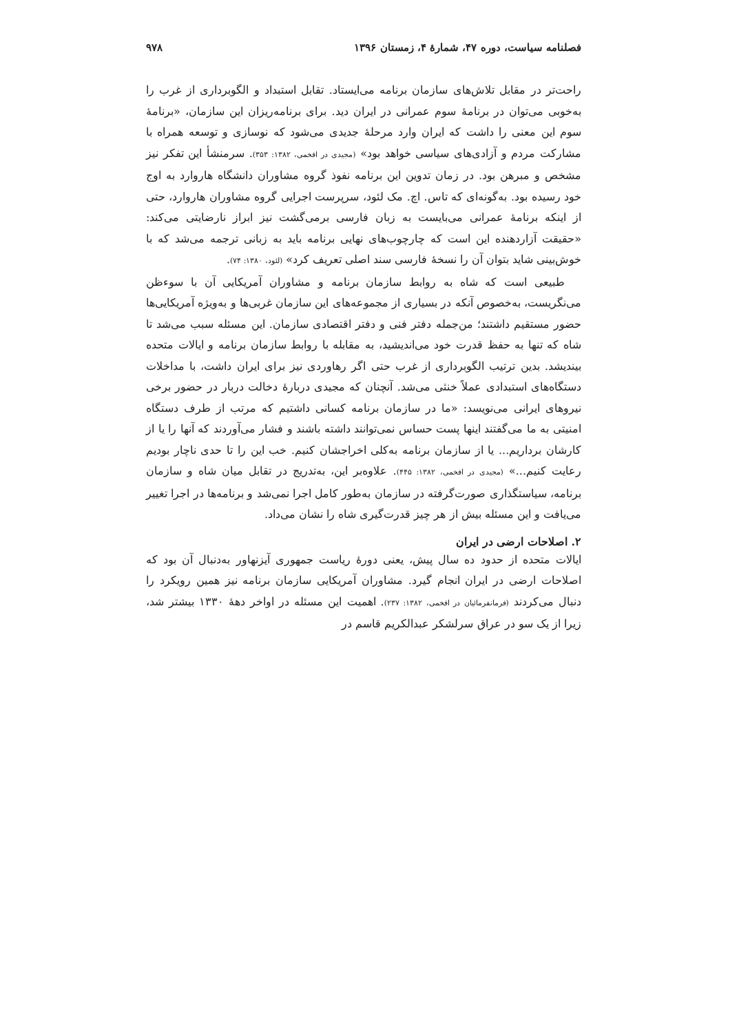فصلنامه سیاست، دوره ۴۷، شمارۀ ۴، زمستان ۱۳۹۶ ۹۷۸
راحت‌تر در مقابل تلاش‌های سازمان برنامه می‌ایستاد. تقابل استبداد و الگوبرداری از غرب را به‌خوبی می‌توان در برنامۀ سوم عمرانی در ایران دید. برای برنامه‌ریزان این سازمان، «برنامۀ سوم این معنی را داشت که ایران وارد مرحلۀ جدیدی می‌شود که نوسازی و توسعه همراه با مشارکت مردم و آزادی‌های سیاسی خواهد بود» (مجیدی در افخمی، ۱۳۸۲: ۳۵۳). سرمنشأ این تفکر نیز مشخص و مبرهن بود. در زمان تدوین این برنامه نفوذ گروه مشاوران دانشگاه هاروارد به اوج خود رسیده بود. به‌گونه‌ای که تاس. اچ. مک لئود، سرپرست اجرایی گروه مشاوران هاروارد، حتی از اینکه برنامۀ عمرانی می‌بایست به زبان فارسی برمی‌گشت نیز ابراز نارضایتی می‌کند: «حقیقت آزاردهنده این است که چارچوب‌های نهایی برنامه باید به زبانی ترجمه می‌شد که با خوش‌بینی شاید بتوان آن را نسخۀ فارسی سند اصلی تعریف کرد» (لئود، ۱۳۸۰: ۷۴).
طبیعی است که شاه به روابط سازمان برنامه و مشاوران آمریکایی آن با سوءظن می‌نگریست، به‌خصوص آنکه در بسیاری از مجموعه‌های این سازمان غربی‌ها و به‌ویژه آمریکایی‌ها حضور مستقیم داشتند؛ من‌جمله دفتر فنی و دفتر اقتصادی سازمان. این مسئله سبب می‌شد تا شاه که تنها به حفظ قدرت خود می‌اندیشید، به مقابله با روابط سازمان برنامه و ایالات متحده بیندیشد. بدین ترتیب الگوبرداری از غرب حتی اگر رهاوردی نیز برای ایران داشت، با مداخلات دستگاه‌های استبدادی عملاً خنثی می‌شد. آنچنان که مجیدی دربارۀ دخالت دربار در حضور برخی نیروهای ایرانی می‌نویسد: «ما در سازمان برنامه کسانی داشتیم که مرتب از طرف دستگاه امنیتی به ما می‌گفتند اینها پست حساس نمی‌توانند داشته باشند و فشار می‌آوردند که آنها را یا از کارشان برداریم... یا از سازمان برنامه به‌کلی اخراجشان کنیم. خب این را تا حدی ناچار بودیم رعایت کنیم...» (مجیدی در افخمی، ۱۳۸۲: ۴۴۵). علاوه‌بر این، به‌تدریج در تقابل میان شاه و سازمان برنامه، سیاستگذاری صورت‌گرفته در سازمان به‌طور کامل اجرا نمی‌شد و برنامه‌ها در اجرا تغییر می‌یافت و این مسئله بیش از هر چیز قدرت‌گیری شاه را نشان می‌داد.
۲. اصلاحات ارضی در ایران
ایالات متحده از حدود ده سال پیش، یعنی دورۀ ریاست جمهوری آیزنهاور به‌دنبال آن بود که اصلاحات ارضی در ایران انجام گیرد. مشاوران آمریکایی سازمان برنامه نیز همین رویکرد را دنبال می‌کردند (فرمانفرمائیان در افخمی، ۱۳۸۲: ۲۳۷). اهمیت این مسئله در اواخر دهۀ ۱۳۳۰ بیشتر شد، زیرا از یک سو در عراق سرلشکر عبدالکریم قاسم در